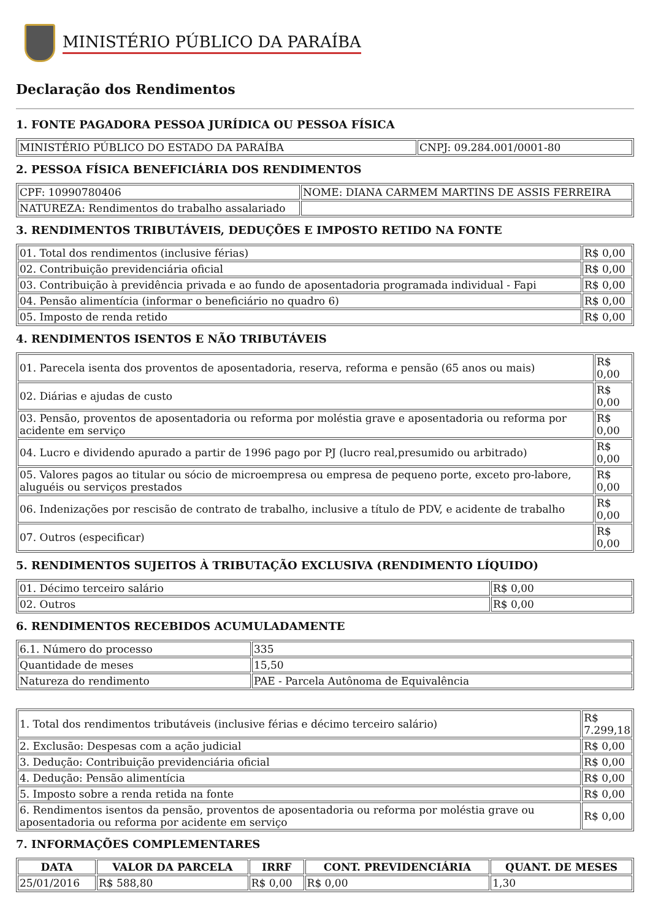MINISTÉRIO PÚBLICO DA PARAÍBA
Declaração dos Rendimentos
1. FONTE PAGADORA PESSOA JURÍDICA OU PESSOA FÍSICA
| MINISTÉRIO PÚBLICO DO ESTADO DA PARAÍBA | CNPJ: 09.284.001/0001-80 |
2. PESSOA FÍSICA BENEFICIÁRIA DOS RENDIMENTOS
| CPF: 10990780406 | NOME: DIANA CARMEM MARTINS DE ASSIS FERREIRA |
| NATUREZA: Rendimentos do trabalho assalariado | |
3. RENDIMENTOS TRIBUTÁVEIS, DEDUÇÕES E IMPOSTO RETIDO NA FONTE
| 01. Total dos rendimentos (inclusive férias) | R$ 0,00 |
| 02. Contribuição previdenciária oficial | R$ 0,00 |
| 03. Contribuição à previdência privada e ao fundo de aposentadoria programada individual - Fapi | R$ 0,00 |
| 04. Pensão alimentícia (informar o beneficiário no quadro 6) | R$ 0,00 |
| 05. Imposto de renda retido | R$ 0,00 |
4. RENDIMENTOS ISENTOS E NÃO TRIBUTÁVEIS
| 01. Parecela isenta dos proventos de aposentadoria, reserva, reforma e pensão (65 anos ou mais) | R$ 0,00 |
| 02. Diárias e ajudas de custo | R$ 0,00 |
| 03. Pensão, proventos de aposentadoria ou reforma por moléstia grave e aposentadoria ou reforma por acidente em serviço | R$ 0,00 |
| 04. Lucro e dividendo apurado a partir de 1996 pago por PJ (lucro real,presumido ou arbitrado) | R$ 0,00 |
| 05. Valores pagos ao titular ou sócio de microempresa ou empresa de pequeno porte, exceto pro-labore, aluguéis ou serviços prestados | R$ 0,00 |
| 06. Indenizações por rescisão de contrato de trabalho, inclusive a título de PDV, e acidente de trabalho | R$ 0,00 |
| 07. Outros (especificar) | R$ 0,00 |
5. RENDIMENTOS SUJEITOS À TRIBUTAÇÃO EXCLUSIVA (RENDIMENTO LÍQUIDO)
| 01. Décimo terceiro salário | R$ 0,00 |
| 02. Outros | R$ 0,00 |
6. RENDIMENTOS RECEBIDOS ACUMULADAMENTE
| 6.1. Número do processo | 335 |
| Quantidade de meses | 15,50 |
| Natureza do rendimento | PAE - Parcela Autônoma de Equivalência |
| 1. Total dos rendimentos tributáveis (inclusive férias e décimo terceiro salário) | R$ 7.299,18 |
| 2. Exclusão: Despesas com a ação judicial | R$ 0,00 |
| 3. Dedução: Contribuição previdenciária oficial | R$ 0,00 |
| 4. Dedução: Pensão alimentícia | R$ 0,00 |
| 5. Imposto sobre a renda retida na fonte | R$ 0,00 |
| 6. Rendimentos isentos da pensão, proventos de aposentadoria ou reforma por moléstia grave ou aposentadoria ou reforma por acidente em serviço | R$ 0,00 |
7. INFORMAÇÕES COMPLEMENTARES
| DATA | VALOR DA PARCELA | IRRF | CONT. PREVIDENCIÁRIA | QUANT. DE MESES |
| --- | --- | --- | --- | --- |
| 25/01/2016 | R$ 588,80 | R$ 0,00 | R$ 0,00 | 1,30 |